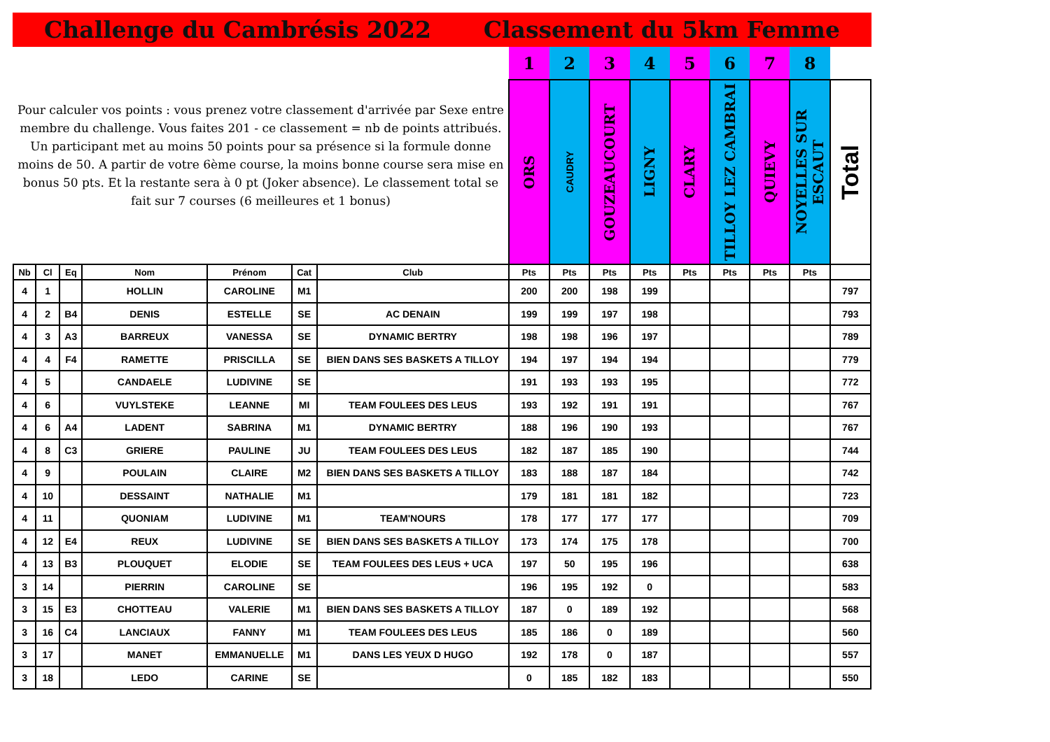Challenge du Cambrésis 2022 Classement du 5km Femme
| Pour calculer vos points : vous prenez votre classement d'arrivée par Sexe entre membre du challenge. Vous faites 201 - ce classement = nb de points attribués. Un participant met au moins 50 points pour sa présence si la formule donne moins de 50. A partir de votre 6ème course, la moins bonne course sera mise en bonus 50 pts. Et la restante sera à 0 pt (Joker absence). Le classement total se fait sur 7 courses (6 meilleures et 1 bonus) | | | | | | | 1 | 2 | 3 | 4 | 5 | 6 | 7 | 8 | |
| | | | | | | | ORS | CAUDRY | GOUZEAUCOURT | LIGNY | CLARY | TILLOY LEZ CAMBRAI | QUIEVY | NOYELLES SUR ESCAUT | Total |
| Nb | Cl | Eq | Nom | Prénom | Cat | Club | Pts | Pts | Pts | Pts | Pts | Pts | Pts | Pts | |
| 4 | 1 | | HOLLIN | CAROLINE | M1 | | 200 | 200 | 198 | 199 | | | | | 797 |
| 4 | 2 | B4 | DENIS | ESTELLE | SE | AC DENAIN | 199 | 199 | 197 | 198 | | | | | 793 |
| 4 | 3 | A3 | BARREUX | VANESSA | SE | DYNAMIC BERTRY | 198 | 198 | 196 | 197 | | | | | 789 |
| 4 | 4 | F4 | RAMETTE | PRISCILLA | SE | BIEN DANS SES BASKETS A TILLOY | 194 | 197 | 194 | 194 | | | | | 779 |
| 4 | 5 | | CANDAELE | LUDIVINE | SE | | 191 | 193 | 193 | 195 | | | | | 772 |
| 4 | 6 | | VUYLSTEKE | LEANNE | MI | TEAM FOULEES DES LEUS | 193 | 192 | 191 | 191 | | | | | 767 |
| 4 | 6 | A4 | LADENT | SABRINA | M1 | DYNAMIC BERTRY | 188 | 196 | 190 | 193 | | | | | 767 |
| 4 | 8 | C3 | GRIERE | PAULINE | JU | TEAM FOULEES DES LEUS | 182 | 187 | 185 | 190 | | | | | 744 |
| 4 | 9 | | POULAIN | CLAIRE | M2 | BIEN DANS SES BASKETS A TILLOY | 183 | 188 | 187 | 184 | | | | | 742 |
| 4 | 10 | | DESSAINT | NATHALIE | M1 | | 179 | 181 | 181 | 182 | | | | | 723 |
| 4 | 11 | | QUONIAM | LUDIVINE | M1 | TEAM'NOURS | 178 | 177 | 177 | 177 | | | | | 709 |
| 4 | 12 | E4 | REUX | LUDIVINE | SE | BIEN DANS SES BASKETS A TILLOY | 173 | 174 | 175 | 178 | | | | | 700 |
| 4 | 13 | B3 | PLOUQUET | ELODIE | SE | TEAM FOULEES DES LEUS + UCA | 197 | 50 | 195 | 196 | | | | | 638 |
| 3 | 14 | | PIERRIN | CAROLINE | SE | | 196 | 195 | 192 | 0 | | | | | 583 |
| 3 | 15 | E3 | CHOTTEAU | VALERIE | M1 | BIEN DANS SES BASKETS A TILLOY | 187 | 0 | 189 | 192 | | | | | 568 |
| 3 | 16 | C4 | LANCIAUX | FANNY | M1 | TEAM FOULEES DES LEUS | 185 | 186 | 0 | 189 | | | | | 560 |
| 3 | 17 | | MANET | EMMANUELLE | M1 | DANS LES YEUX D HUGO | 192 | 178 | 0 | 187 | | | | | 557 |
| 3 | 18 | | LEDO | CARINE | SE | | 0 | 185 | 182 | 183 | | | | | 550 |